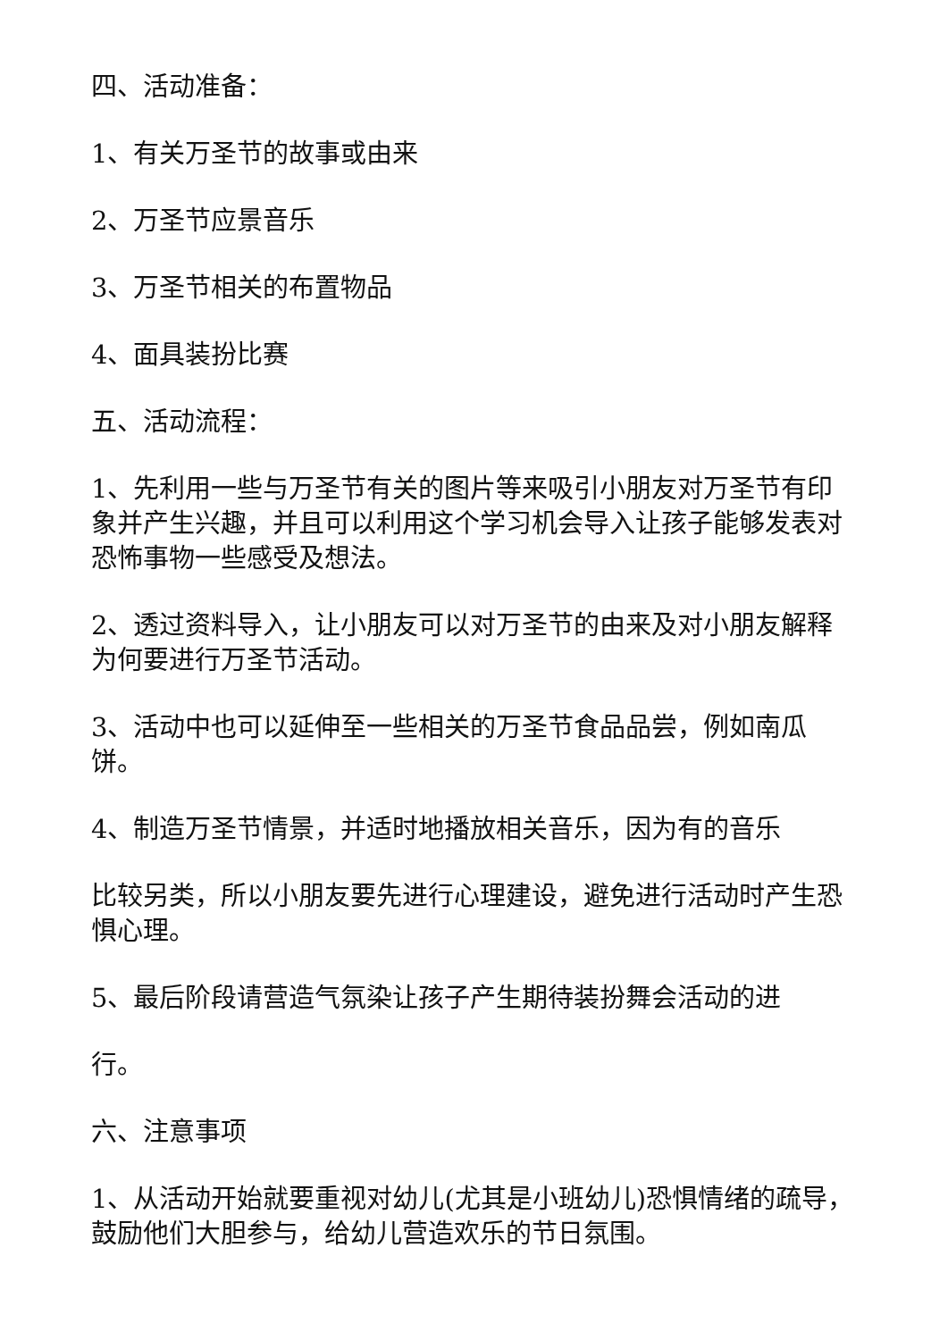四、活动准备：
1、有关万圣节的故事或由来
2、万圣节应景音乐
3、万圣节相关的布置物品
4、面具装扮比赛
五、活动流程：
1、先利用一些与万圣节有关的图片等来吸引小朋友对万圣节有印象并产生兴趣，并且可以利用这个学习机会导入让孩子能够发表对恐怖事物一些感受及想法。
2、透过资料导入，让小朋友可以对万圣节的由来及对小朋友解释为何要进行万圣节活动。
3、活动中也可以延伸至一些相关的万圣节食品品尝，例如南瓜饼。
4、制造万圣节情景，并适时地播放相关音乐，因为有的音乐
比较另类，所以小朋友要先进行心理建设，避免进行活动时产生恐惧心理。
5、最后阶段请营造气氛染让孩子产生期待装扮舞会活动的进
行。
六、注意事项
1、从活动开始就要重视对幼儿(尤其是小班幼儿)恐惧情绪的疏导，鼓励他们大胆参与，给幼儿营造欢乐的节日氛围。